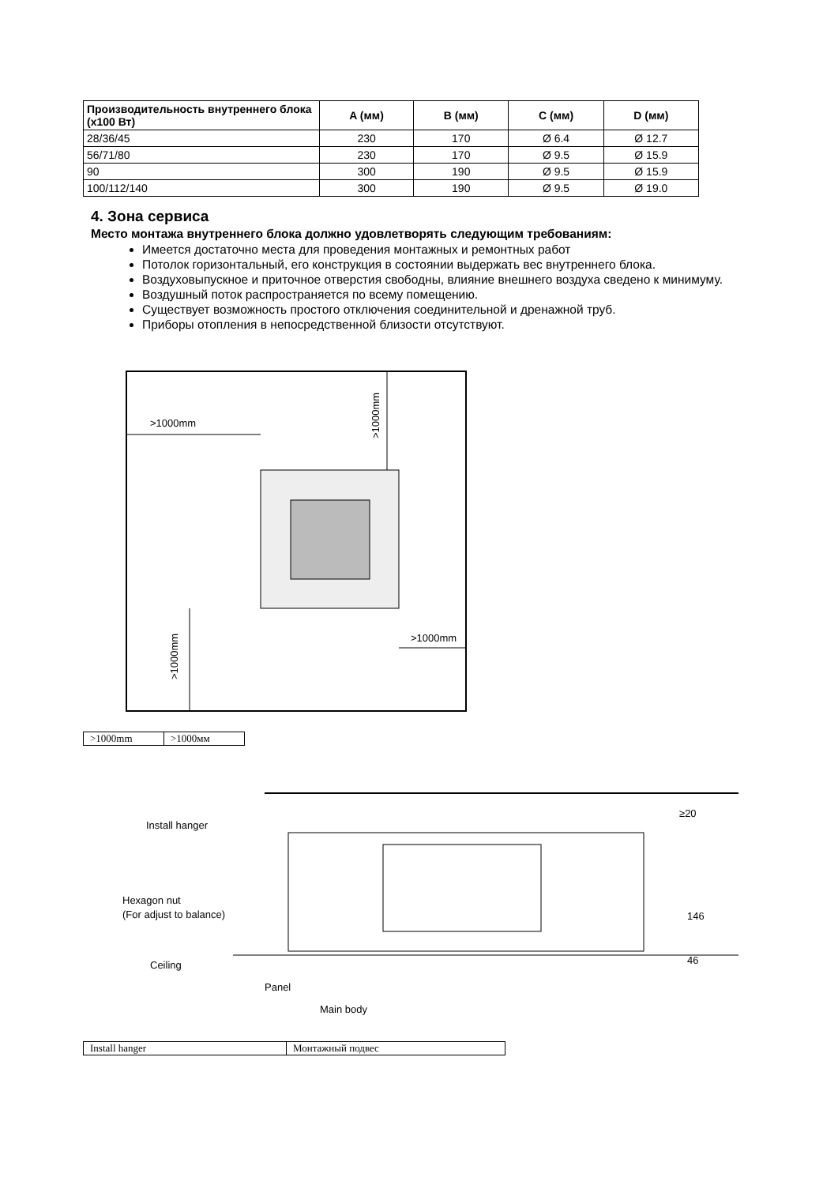| Производительность внутреннего блока (х100 Вт) | A (мм) | B (мм) | C (мм) | D (мм) |
| --- | --- | --- | --- | --- |
| 28/36/45 | 230 | 170 | Ø 6.4 | Ø 12.7 |
| 56/71/80 | 230 | 170 | Ø 9.5 | Ø 15.9 |
| 90 | 300 | 190 | Ø 9.5 | Ø 15.9 |
| 100/112/140 | 300 | 190 | Ø 9.5 | Ø 19.0 |
4. Зона сервиса
Место монтажа внутреннего блока должно удовлетворять следующим требованиям:
Имеется достаточно места для проведения монтажных и ремонтных работ
Потолок горизонтальный, его конструкция в состоянии выдержать вес внутреннего блока.
Воздуховыпускное и приточное отверстия свободны, влияние внешнего воздуха сведено к минимуму.
Воздушный поток распространяется по всему помещению.
Существует возможность простого отключения соединительной и дренажной труб.
Приборы отопления в непосредственной близости отсутствуют.
>1000mm
>1000mm
>1000mm
>1000mm
| >1000mm | >1000мм |
Install hanger
≥20
Hexagon nut
(For adjust to balance)
146
Ceiling
46
Panel
Main body
| Install hanger | Монтажный подвес |